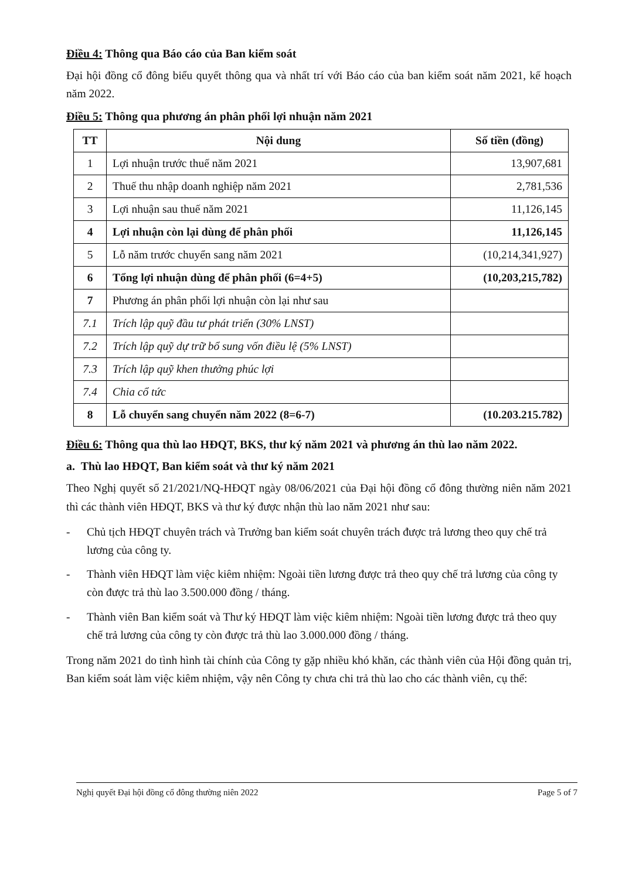Điều 4: Thông qua Báo cáo của Ban kiểm soát
Đại hội đồng cổ đông biểu quyết thông qua và nhất trí với Báo cáo của ban kiểm soát năm 2021, kế hoạch năm 2022.
Điều 5: Thông qua phương án phân phối lợi nhuận năm 2021
| TT | Nội dung | Số tiền (đồng) |
| --- | --- | --- |
| 1 | Lợi nhuận trước thuế năm 2021 | 13,907,681 |
| 2 | Thuế thu nhập doanh nghiệp năm 2021 | 2,781,536 |
| 3 | Lợi nhuận sau thuế năm 2021 | 11,126,145 |
| 4 | Lợi nhuận còn lại dùng để phân phối | 11,126,145 |
| 5 | Lỗ năm trước chuyển sang năm 2021 | (10,214,341,927) |
| 6 | Tổng lợi nhuận dùng để phân phối (6=4+5) | (10,203,215,782) |
| 7 | Phương án phân phối lợi nhuận còn lại như sau | |
| 7.1 | Trích lập quỹ đầu tư phát triển (30% LNST) | |
| 7.2 | Trích lập quỹ dự trữ bổ sung vốn điều lệ (5% LNST) | |
| 7.3 | Trích lập quỹ khen thưởng phúc lợi | |
| 7.4 | Chia cổ tức | |
| 8 | Lỗ chuyển sang chuyển năm 2022 (8=6-7) | (10.203.215.782) |
Điều 6: Thông qua thù lao HĐQT, BKS, thư ký năm 2021 và phương án thù lao năm 2022.
a. Thù lao HĐQT, Ban kiểm soát và thư ký năm 2021
Theo Nghị quyết số 21/2021/NQ-HĐQT ngày 08/06/2021 của Đại hội đồng cổ đông thường niên năm 2021 thì các thành viên HĐQT, BKS và thư ký được nhận thù lao năm 2021 như sau:
- Chủ tịch HĐQT chuyên trách và Trưởng ban kiểm soát chuyên trách được trả lương theo quy chế trả lương của công ty.
- Thành viên HĐQT làm việc kiêm nhiệm: Ngoài tiền lương được trả theo quy chế trả lương của công ty còn được trả thù lao 3.500.000 đồng / tháng.
- Thành viên Ban kiểm soát và Thư ký HĐQT làm việc kiêm nhiệm: Ngoài tiền lương được trả theo quy chế trả lương của công ty còn được trả thù lao 3.000.000 đồng / tháng.
Trong năm 2021 do tình hình tài chính của Công ty gặp nhiều khó khăn, các thành viên của Hội đồng quản trị, Ban kiểm soát làm việc kiêm nhiệm, vậy nên Công ty chưa chi trả thù lao cho các thành viên, cụ thể:
Nghị quyết Đại hội đồng cổ đông thường niên 2022 Page 5 of 7